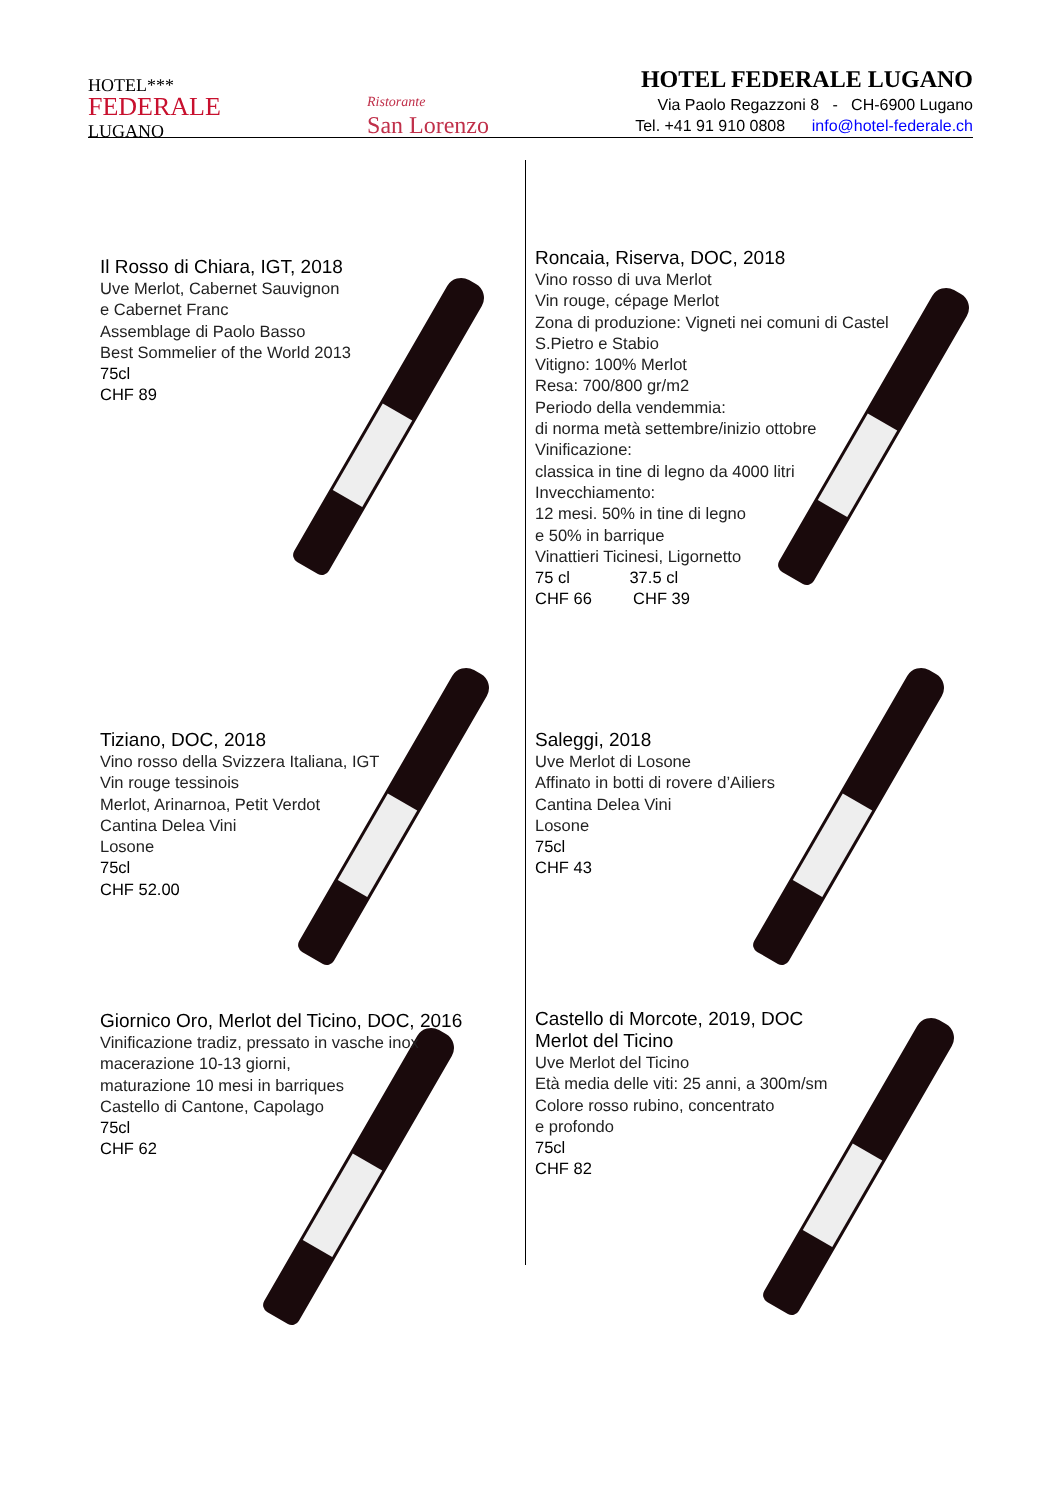HOTEL***
FEDERALE
LUGANO
Ristorante
San Lorenzo
HOTEL FEDERALE LUGANO
Via Paolo Regazzoni 8 - CH-6900 Lugano
Tel. +41 91 910 0808 info@hotel-federale.ch
Il Rosso di Chiara, IGT, 2018
Uve Merlot, Cabernet Sauvignon
e Cabernet Franc
Assemblage di Paolo Basso
Best Sommelier of the World 2013
75cl
CHF 89
Roncaia, Riserva, DOC, 2018
Vino rosso di uva Merlot
Vin rouge, cépage Merlot
Zona di produzione: Vigneti nei comuni di Castel
S.Pietro e Stabio
Vitigno: 100% Merlot
Resa: 700/800 gr/m2
Periodo della vendemmia:
di norma metà settembre/inizio ottobre
Vinificazione:
classica in tine di legno da 4000 litri
Invecchiamento:
12 mesi. 50% in tine di legno
e 50% in barrique
Vinattieri Ticinesi, Ligornetto
75 cl 37.5 cl
CHF 66 CHF 39
Tiziano, DOC, 2018
Vino rosso della Svizzera Italiana, IGT
Vin rouge tessinois
Merlot, Arinarnoa, Petit Verdot
Cantina Delea Vini
Losone
75cl
CHF 52.00
Saleggi, 2018
Uve Merlot di Losone
Affinato in botti di rovere d’Ailiers
Cantina Delea Vini
Losone
75cl
CHF 43
Giornico Oro, Merlot del Ticino, DOC, 2016
Vinificazione tradiz, pressato in vasche inox
macerazione 10-13 giorni,
maturazione 10 mesi in barriques
Castello di Cantone, Capolago
75cl
CHF 62
Castello di Morcote, 2019, DOC
Merlot del Ticino
Uve Merlot del Ticino
Età media delle viti: 25 anni, a 300m/sm
Colore rosso rubino, concentrato
e profondo
75cl
CHF 82